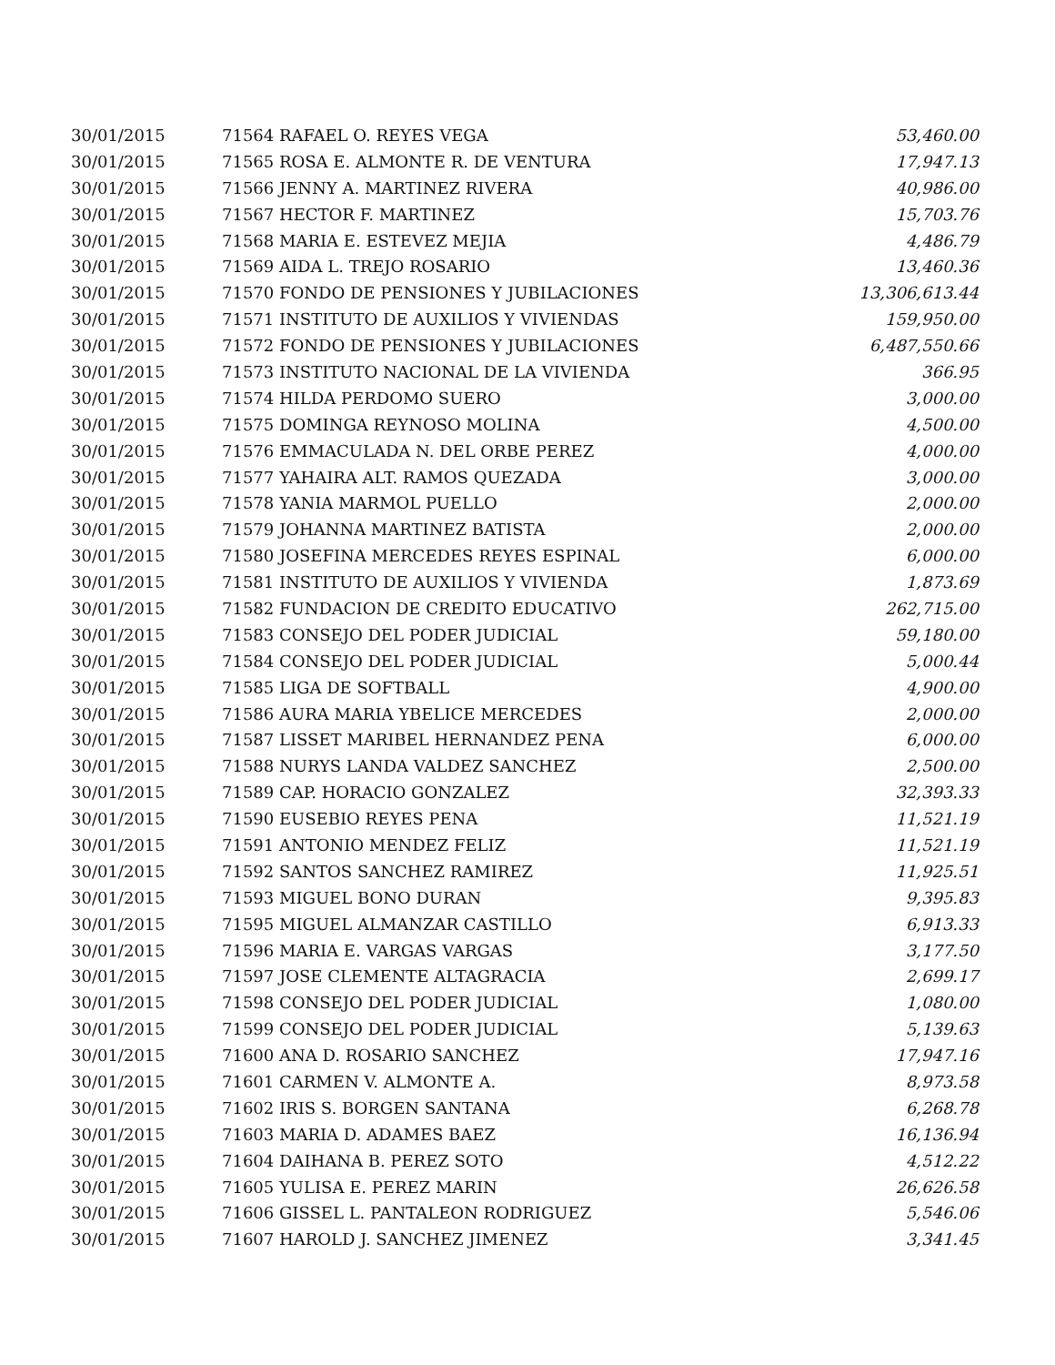| 30/01/2015 | 71564 RAFAEL O. REYES VEGA | 53,460.00 |
| 30/01/2015 | 71565 ROSA E. ALMONTE R. DE VENTURA | 17,947.13 |
| 30/01/2015 | 71566 JENNY A. MARTINEZ RIVERA | 40,986.00 |
| 30/01/2015 | 71567 HECTOR F. MARTINEZ | 15,703.76 |
| 30/01/2015 | 71568 MARIA E. ESTEVEZ MEJIA | 4,486.79 |
| 30/01/2015 | 71569 AIDA L. TREJO ROSARIO | 13,460.36 |
| 30/01/2015 | 71570 FONDO DE PENSIONES Y JUBILACIONES | 13,306,613.44 |
| 30/01/2015 | 71571 INSTITUTO DE AUXILIOS Y VIVIENDAS | 159,950.00 |
| 30/01/2015 | 71572 FONDO DE PENSIONES Y JUBILACIONES | 6,487,550.66 |
| 30/01/2015 | 71573 INSTITUTO NACIONAL DE LA VIVIENDA | 366.95 |
| 30/01/2015 | 71574 HILDA PERDOMO SUERO | 3,000.00 |
| 30/01/2015 | 71575 DOMINGA REYNOSO MOLINA | 4,500.00 |
| 30/01/2015 | 71576 EMMACULADA N. DEL ORBE PEREZ | 4,000.00 |
| 30/01/2015 | 71577 YAHAIRA ALT. RAMOS QUEZADA | 3,000.00 |
| 30/01/2015 | 71578 YANIA MARMOL PUELLO | 2,000.00 |
| 30/01/2015 | 71579 JOHANNA MARTINEZ BATISTA | 2,000.00 |
| 30/01/2015 | 71580 JOSEFINA MERCEDES REYES ESPINAL | 6,000.00 |
| 30/01/2015 | 71581 INSTITUTO DE AUXILIOS Y VIVIENDA | 1,873.69 |
| 30/01/2015 | 71582 FUNDACION DE CREDITO EDUCATIVO | 262,715.00 |
| 30/01/2015 | 71583 CONSEJO DEL PODER JUDICIAL | 59,180.00 |
| 30/01/2015 | 71584 CONSEJO DEL PODER JUDICIAL | 5,000.44 |
| 30/01/2015 | 71585 LIGA DE SOFTBALL | 4,900.00 |
| 30/01/2015 | 71586 AURA MARIA YBELICE MERCEDES | 2,000.00 |
| 30/01/2015 | 71587 LISSET MARIBEL HERNANDEZ PENA | 6,000.00 |
| 30/01/2015 | 71588 NURYS LANDA VALDEZ SANCHEZ | 2,500.00 |
| 30/01/2015 | 71589 CAP. HORACIO GONZALEZ | 32,393.33 |
| 30/01/2015 | 71590 EUSEBIO REYES PENA | 11,521.19 |
| 30/01/2015 | 71591 ANTONIO MENDEZ FELIZ | 11,521.19 |
| 30/01/2015 | 71592 SANTOS SANCHEZ RAMIREZ | 11,925.51 |
| 30/01/2015 | 71593 MIGUEL BONO DURAN | 9,395.83 |
| 30/01/2015 | 71595 MIGUEL ALMANZAR CASTILLO | 6,913.33 |
| 30/01/2015 | 71596 MARIA E. VARGAS VARGAS | 3,177.50 |
| 30/01/2015 | 71597 JOSE CLEMENTE ALTAGRACIA | 2,699.17 |
| 30/01/2015 | 71598 CONSEJO DEL PODER JUDICIAL | 1,080.00 |
| 30/01/2015 | 71599 CONSEJO DEL PODER JUDICIAL | 5,139.63 |
| 30/01/2015 | 71600 ANA D. ROSARIO SANCHEZ | 17,947.16 |
| 30/01/2015 | 71601 CARMEN V. ALMONTE A. | 8,973.58 |
| 30/01/2015 | 71602 IRIS S. BORGEN SANTANA | 6,268.78 |
| 30/01/2015 | 71603 MARIA D. ADAMES BAEZ | 16,136.94 |
| 30/01/2015 | 71604 DAIHANA B. PEREZ SOTO | 4,512.22 |
| 30/01/2015 | 71605 YULISA E. PEREZ MARIN | 26,626.58 |
| 30/01/2015 | 71606 GISSEL L. PANTALEON RODRIGUEZ | 5,546.06 |
| 30/01/2015 | 71607 HAROLD J. SANCHEZ JIMENEZ | 3,341.45 |